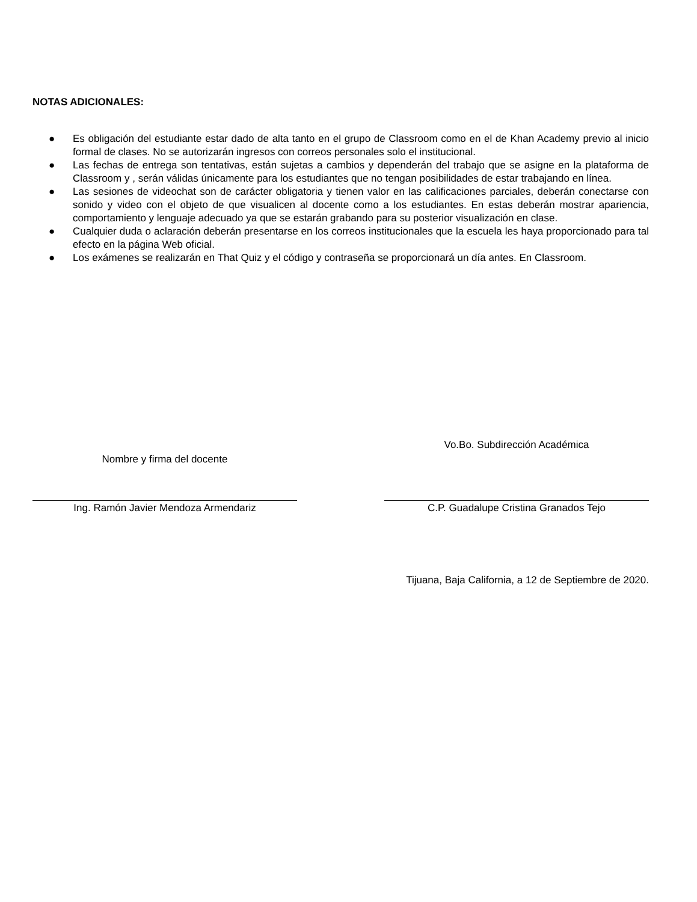NOTAS ADICIONALES:
● Es obligación del estudiante estar dado de alta tanto en el grupo de Classroom como en el de Khan Academy previo al inicio formal de clases. No se autorizarán ingresos con correos personales solo el institucional.
● Las fechas de entrega son tentativas, están sujetas a cambios y dependerán del trabajo que se asigne en la plataforma de Classroom y , serán válidas únicamente para los estudiantes que no tengan posibilidades de estar trabajando en línea.
● Las sesiones de videochat son de carácter obligatoria y tienen valor en las calificaciones parciales, deberán conectarse con sonido y video con el objeto de que visualicen al docente como a los estudiantes. En estas deberán mostrar apariencia, comportamiento y lenguaje adecuado ya que se estarán grabando para su posterior visualización en clase.
● Cualquier duda o aclaración deberán presentarse en los correos institucionales que la escuela les haya proporcionado para tal efecto en la página Web oficial.
● Los exámenes se realizarán en That Quiz y el código y contraseña se proporcionará un día antes. En Classroom.
Nombre y firma del docente
Ing. Ramón Javier Mendoza Armendariz
Vo.Bo. Subdirección Académica
C.P. Guadalupe Cristina Granados Tejo
Tijuana, Baja California, a 12 de Septiembre de 2020.